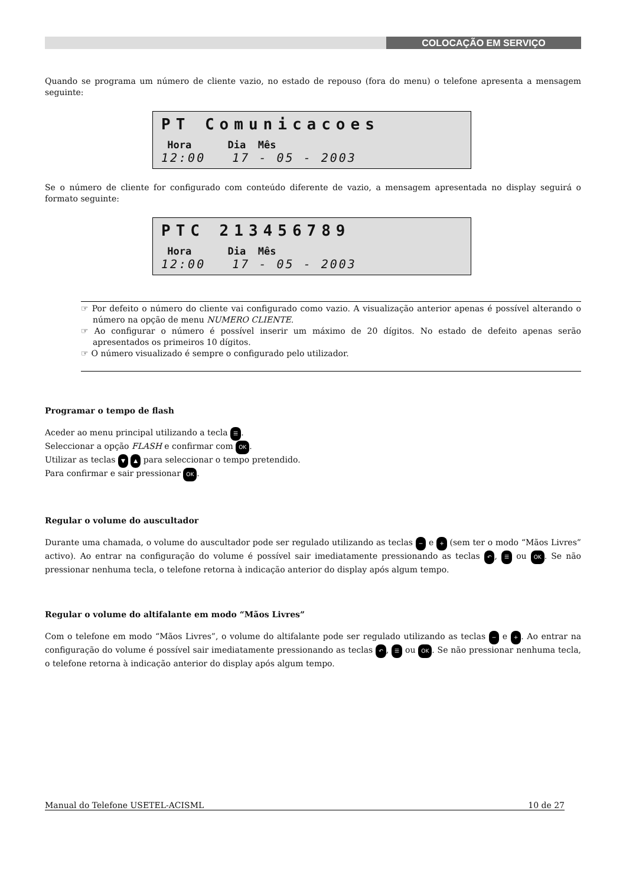COLOCAÇÃO EM SERVIÇO
Quando se programa um número de cliente vazio, no estado de repouso (fora do menu) o telefone apresenta a mensagem seguinte:
PT Comunicacoes
Hora Dia Mês
12:00 17 - 05 - 2003
Se o número de cliente for configurado com conteúdo diferente de vazio, a mensagem apresentada no display seguirá o formato seguinte:
PTC 213456789
Hora Dia Mês
12:00 17 - 05 - 2003
☞ Por defeito o número do cliente vai configurado como vazio. A visualização anterior apenas é possível alterando o número na opção de menu NUMERO CLIENTE.
☞ Ao configurar o número é possível inserir um máximo de 20 dígitos. No estado de defeito apenas serão apresentados os primeiros 10 dígitos.
☞ O número visualizado é sempre o configurado pelo utilizador.
Programar o tempo de flash
Aceder ao menu principal utilizando a tecla ☰.
Seleccionar a opção FLASH e confirmar com OK.
Utilizar as teclas ▼ ▲ para seleccionar o tempo pretendido.
Para confirmar e sair pressionar OK.
Regular o volume do auscultador
Durante uma chamada, o volume do auscultador pode ser regulado utilizando as teclas − e + (sem ter o modo “Mãos Livres” activo). Ao entrar na configuração do volume é possível sair imediatamente pressionando as teclas ↶, ☰ ou OK. Se não pressionar nenhuma tecla, o telefone retorna à indicação anterior do display após algum tempo.
Regular o volume do altifalante em modo “Mãos Livres”
Com o telefone em modo “Mãos Livres”, o volume do altifalante pode ser regulado utilizando as teclas − e +. Ao entrar na configuração do volume é possível sair imediatamente pressionando as teclas ↶, ☰ ou OK. Se não pressionar nenhuma tecla, o telefone retorna à indicação anterior do display após algum tempo.
Manual do Telefone USETEL-ACISML 10 de 27